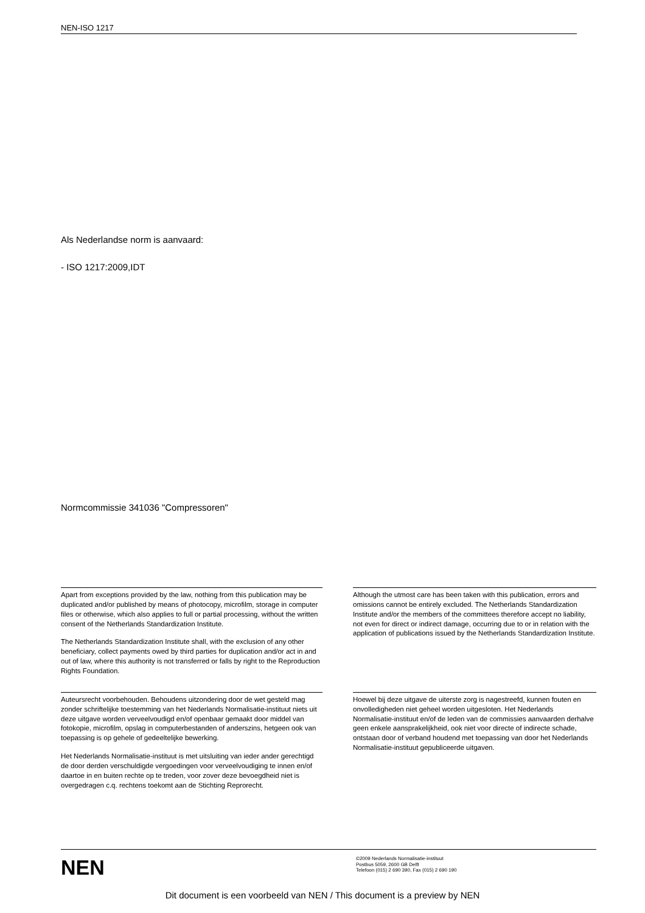NEN-ISO 1217
Als Nederlandse norm is aanvaard:
- ISO 1217:2009,IDT
Normcommissie 341036 "Compressoren"
Apart from exceptions provided by the law, nothing from this publication may be duplicated and/or published by means of photocopy, microfilm, storage in computer files or otherwise, which also applies to full or partial processing, without the written consent of the Netherlands Standardization Institute.
The Netherlands Standardization Institute shall, with the exclusion of any other beneficiary, collect payments owed by third parties for duplication and/or act in and out of law, where this authority is not transferred or falls by right to the Reproduction Rights Foundation.
Although the utmost care has been taken with this publication, errors and omissions cannot be entirely excluded. The Netherlands Standardization Institute and/or the members of the committees therefore accept no liability, not even for direct or indirect damage, occurring due to or in relation with the application of publications issued by the Netherlands Standardization Institute.
Auteursrecht voorbehouden. Behoudens uitzondering door de wet gesteld mag zonder schriftelijke toestemming van het Nederlands Normalisatie-instituut niets uit deze uitgave worden verveelvoudigd en/of openbaar gemaakt door middel van fotokopie, microfilm, opslag in computerbestanden of anderszins, hetgeen ook van toepassing is op gehele of gedeeltelijke bewerking.
Het Nederlands Normalisatie-instituut is met uitsluiting van ieder ander gerechtigd de door derden verschuldigde vergoedingen voor verveelvoudiging te innen en/of daartoe in en buiten rechte op te treden, voor zover deze bevoegdheid niet is overgedragen c.q. rechtens toekomt aan de Stichting Reprorecht.
Hoewel bij deze uitgave de uiterste zorg is nagestreefd, kunnen fouten en onvolledigheden niet geheel worden uitgesloten. Het Nederlands Normalisatie-instituut en/of de leden van de commissies aanvaarden derhalve geen enkele aansprakelijkheid, ook niet voor directe of indirecte schade, ontstaan door of verband houdend met toepassing van door het Nederlands Normalisatie-instituut gepubliceerde uitgaven.
NEN
©2009 Nederlands Normalisatie-instituut
Postbus 5059, 2600 GB Delft
Telefoon (015) 2 690 390, Fax (015) 2 690 190
Dit document is een voorbeeld van NEN / This document is a preview by NEN